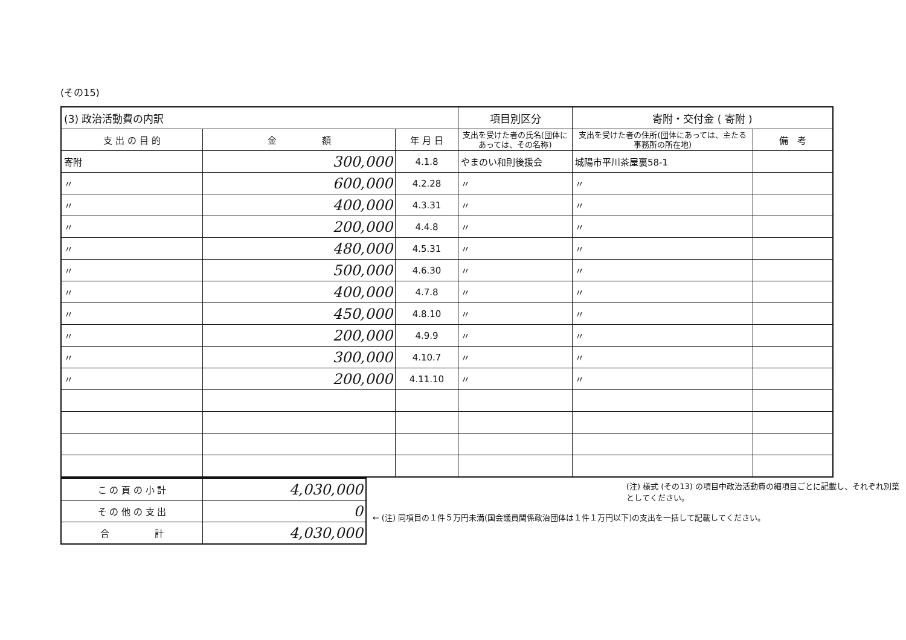(その15)
| (3) 政治活動費の内訳 | | | 項目別区分 | 寄附・交付金 ( 寄附 ) | |
| 支 出 の 目 的 | 金 額 | 年 月 日 | 支出を受けた者の氏名(団体にあっては、その名称) | 支出を受けた者の住所(団体にあっては、主たる事務所の所在地) | 備 考 |
| 寄附 | 300,000 | 4.1.8 | やまのい和則後援会 | 城陽市平川茶屋裏58-1 | |
| 〃 | 600,000 | 4.2.28 | 〃 | 〃 | |
| 〃 | 400,000 | 4.3.31 | 〃 | 〃 | |
| 〃 | 200,000 | 4.4.8 | 〃 | 〃 | |
| 〃 | 480,000 | 4.5.31 | 〃 | 〃 | |
| 〃 | 500,000 | 4.6.30 | 〃 | 〃 | |
| 〃 | 400,000 | 4.7.8 | 〃 | 〃 | |
| 〃 | 450,000 | 4.8.10 | 〃 | 〃 | |
| 〃 | 200,000 | 4.9.9 | 〃 | 〃 | |
| 〃 | 300,000 | 4.10.7 | 〃 | 〃 | |
| 〃 | 200,000 | 4.11.10 | 〃 | 〃 | |
| こ の 頁 の 小 計 | 4,030,000 |
| そ の 他 の 支 出 | 0 |
| 合 計 | 4,030,000 |
(注) 様式 (その13) の項目中政治活動費の細項目ごとに記載し、それぞれ別葉としてください。
← (注) 同項目の１件５万円未満(国会議員関係政治団体は１件１万円以下)の支出を一括して記載してください。